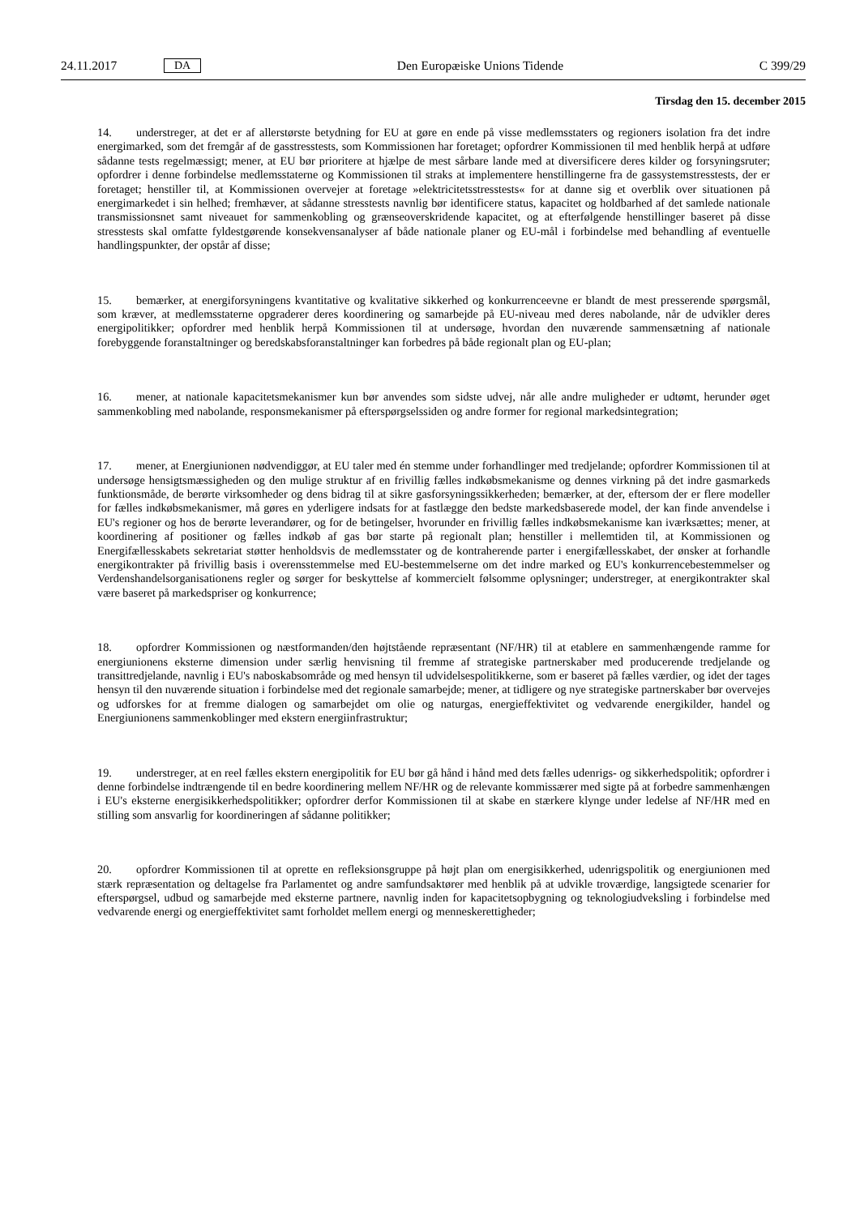24.11.2017 DA Den Europæiske Unions Tidende C 399/29
Tirsdag den 15. december 2015
14. understreger, at det er af allerstørste betydning for EU at gøre en ende på visse medlemsstaters og regioners isolation fra det indre energimarked, som det fremgår af de gasstresstests, som Kommissionen har foretaget; opfordrer Kommissionen til med henblik herpå at udføre sådanne tests regelmæssigt; mener, at EU bør prioritere at hjælpe de mest sårbare lande med at diversificere deres kilder og forsyningsruter; opfordrer i denne forbindelse medlemsstaterne og Kommissionen til straks at implementere henstillingerne fra de gassystemstresstests, der er foretaget; henstiller til, at Kommissionen overvejer at foretage »elektricitetsstresstests« for at danne sig et overblik over situationen på energimarkedet i sin helhed; fremhæver, at sådanne stresstests navnlig bør identificere status, kapacitet og holdbarhed af det samlede nationale transmissionsnet samt niveauet for sammenkobling og grænseoverskridende kapacitet, og at efterfølgende henstillinger baseret på disse stresstests skal omfatte fyldestgørende konsekvensanalyser af både nationale planer og EU-mål i forbindelse med behandling af eventuelle handlingspunkter, der opstår af disse;
15. bemærker, at energiforsyningens kvantitative og kvalitative sikkerhed og konkurrenceevne er blandt de mest presserende spørgsmål, som kræver, at medlemsstaterne opgraderer deres koordinering og samarbejde på EU-niveau med deres nabolande, når de udvikler deres energipolitikker; opfordrer med henblik herpå Kommissionen til at undersøge, hvordan den nuværende sammensætning af nationale forebyggende foranstaltninger og beredskabsforanstaltninger kan forbedres på både regionalt plan og EU-plan;
16. mener, at nationale kapacitetsmekanismer kun bør anvendes som sidste udvej, når alle andre muligheder er udtømt, herunder øget sammenkobling med nabolande, responsmekanismer på efterspørgselssiden og andre former for regional markedsintegration;
17. mener, at Energiunionen nødvendiggør, at EU taler med én stemme under forhandlinger med tredjelande; opfordrer Kommissionen til at undersøge hensigtsmæssigheden og den mulige struktur af en frivillig fælles indkøbsmekanisme og dennes virkning på det indre gasmarkeds funktionsmåde, de berørte virksomheder og dens bidrag til at sikre gasforsyningssikkerheden; bemærker, at der, eftersom der er flere modeller for fælles indkøbsmekanismer, må gøres en yderligere indsats for at fastlægge den bedste markedsbaserede model, der kan finde anvendelse i EU's regioner og hos de berørte leverandører, og for de betingelser, hvorunder en frivillig fælles indkøbsmekanisme kan iværksættes; mener, at koordinering af positioner og fælles indkøb af gas bør starte på regionalt plan; henstiller i mellemtiden til, at Kommissionen og Energifællesskabets sekretariat støtter henholdsvis de medlemsstater og de kontraherende parter i energifællesskabet, der ønsker at forhandle energikontrakter på frivillig basis i overensstemmelse med EU-bestemmelserne om det indre marked og EU's konkurrencebestemmelser og Verdenshandelsorganisationens regler og sørger for beskyttelse af kommercielt følsomme oplysninger; understreger, at energikontrakter skal være baseret på markedspriser og konkurrence;
18. opfordrer Kommissionen og næstformanden/den højtstående repræsentant (NF/HR) til at etablere en sammenhængende ramme for energiunionens eksterne dimension under særlig henvisning til fremme af strategiske partnerskaber med producerende tredjelande og transittredjelande, navnlig i EU's naboskabsområde og med hensyn til udvidelsespolitikkerne, som er baseret på fælles værdier, og idet der tages hensyn til den nuværende situation i forbindelse med det regionale samarbejde; mener, at tidligere og nye strategiske partnerskaber bør overvejes og udforskes for at fremme dialogen og samarbejdet om olie og naturgas, energieffektivitet og vedvarende energikilder, handel og Energiunionens sammenkoblinger med ekstern energiinfrastruktur;
19. understreger, at en reel fælles ekstern energipolitik for EU bør gå hånd i hånd med dets fælles udenrigs- og sikkerhedspolitik; opfordrer i denne forbindelse indtrængende til en bedre koordinering mellem NF/HR og de relevante kommissærer med sigte på at forbedre sammenhængen i EU's eksterne energisikkerhedspolitikker; opfordrer derfor Kommissionen til at skabe en stærkere klynge under ledelse af NF/HR med en stilling som ansvarlig for koordineringen af sådanne politikker;
20. opfordrer Kommissionen til at oprette en refleksionsgruppe på højt plan om energisikkerhed, udenrigspolitik og energiunionen med stærk repræsentation og deltagelse fra Parlamentet og andre samfundsaktører med henblik på at udvikle troværdige, langsigtede scenarier for efterspørgsel, udbud og samarbejde med eksterne partnere, navnlig inden for kapacitetsopbygning og teknologiudveksling i forbindelse med vedvarende energi og energieffektivitet samt forholdet mellem energi og menneskerettigheder;